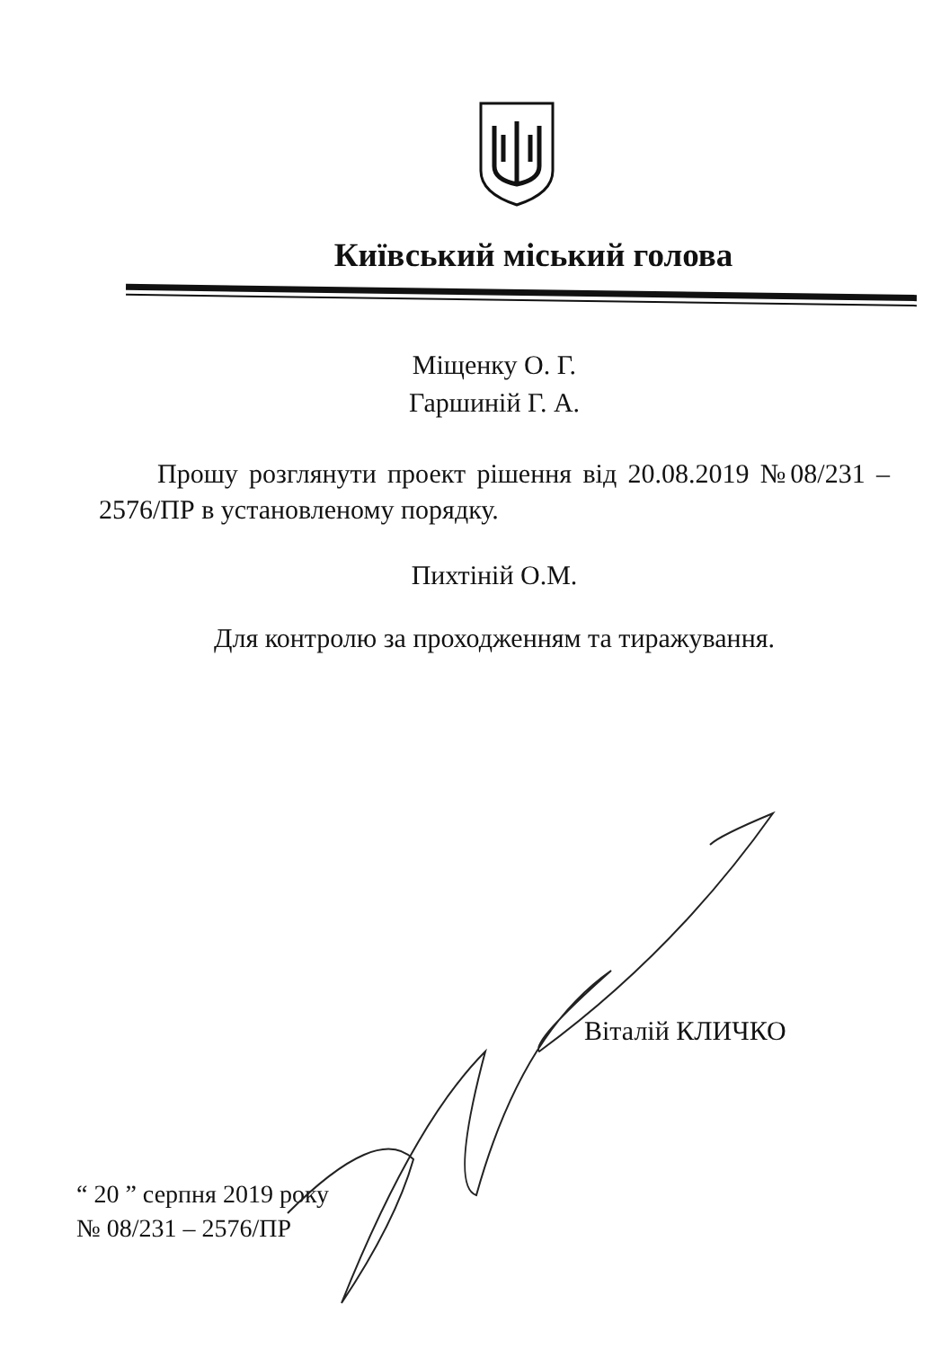Київський міський голова
Міщенку О. Г.
Гаршиній Г. А.
Прошу розглянути проект рішення від 20.08.2019 №08/231 – 2576/ПР в установленому порядку.
Пихтіній О.М.
Для контролю за проходженням та тиражування.
Віталій КЛИЧКО
“ 20 ” серпня 2019 року
№ 08/231 – 2576/ПР